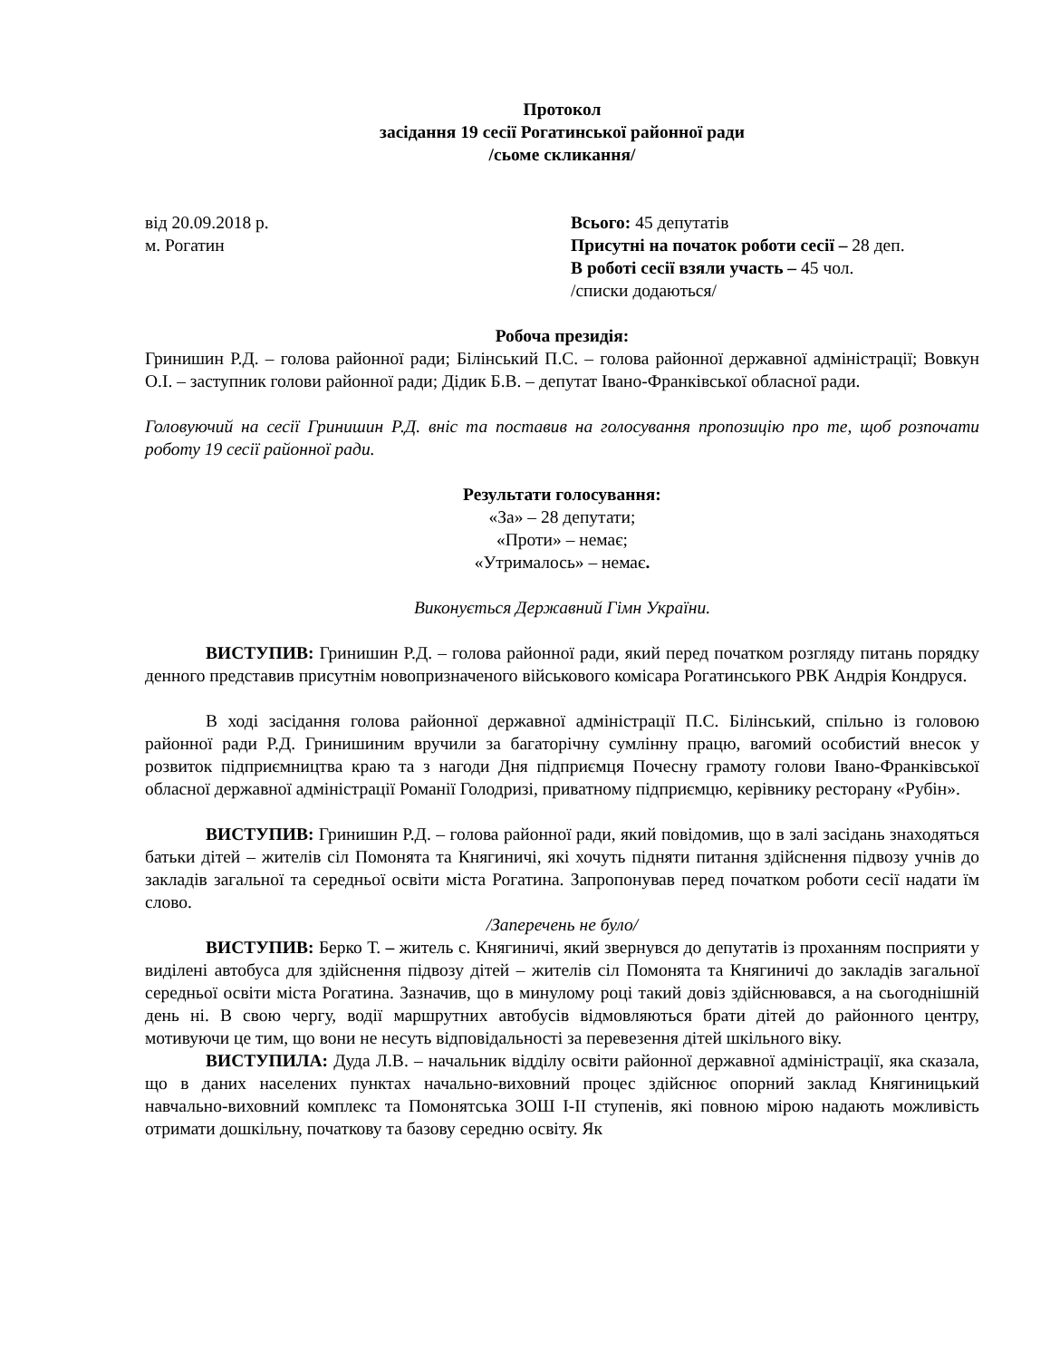Протокол
засідання 19 сесії Рогатинської районної ради
/сьоме скликання/
від 20.09.2018 р.
м. Рогатин
Всього: 45 депутатів
Присутні на початок роботи сесії – 28 деп.
В роботі сесії взяли участь – 45 чол.
/списки додаються/
Робоча президія:
Гринишин Р.Д. – голова районної ради; Білінський П.С. – голова районної державної адміністрації; Вовкун О.І. – заступник голови районної ради; Дідик Б.В. – депутат Івано-Франківської обласної ради.
Головуючий на сесії Гринишин Р.Д. вніс та поставив на голосування пропозицію про те, щоб розпочати роботу 19 сесії районної ради.
Результати голосування:
«За» – 28 депутати;
«Проти» – немає;
«Утрималось» – немає.
Виконується Державний Гімн України.
ВИСТУПИВ: Гринишин Р.Д. – голова районної ради, який перед початком розгляду питань порядку денного представив присутнім новопризначеного військового комісара Рогатинського РВК Андрія Кондруся.
В ході засідання голова районної державної адміністрації П.С. Білінський, спільно із головою районної ради Р.Д. Гринишиним вручили за багаторічну сумлінну працю, вагомий особистий внесок у розвиток підприємництва краю та з нагоди Дня підприємця Почесну грамоту голови Івано-Франківської обласної державної адміністрації Романії Голодризі, приватному підприємцю, керівнику ресторану «Рубін».
ВИСТУПИВ: Гринишин Р.Д. – голова районної ради, який повідомив, що в залі засідань знаходяться батьки дітей – жителів сіл Помонята та Княгиничі, які хочуть підняти питання здійснення підвозу учнів до закладів загальної та середньої освіти міста Рогатина. Запропонував перед початком роботи сесії надати їм слово.
/Заперечень не було/
ВИСТУПИВ: Берко Т. – житель с. Княгиничі, який звернувся до депутатів із проханням посприяти у виділені автобуса для здійснення підвозу дітей – жителів сіл Помонята та Княгиничі до закладів загальної середньої освіти міста Рогатина. Зазначив, що в минулому році такий довіз здійснювався, а на сьогоднішній день ні. В свою чергу, водії маршрутних автобусів відмовляються брати дітей до районного центру, мотивуючи це тим, що вони не несуть відповідальності за перевезення дітей шкільного віку.
ВИСТУПИЛА: Дуда Л.В. – начальник відділу освіти районної державної адміністрації, яка сказала, що в даних населених пунктах начально-виховний процес здійснює опорний заклад Княгиницький навчально-виховний комплекс та Помонятська ЗОШ І-ІІ ступенів, які повною мірою надають можливість отримати дошкільну, початкову та базову середню освіту. Як